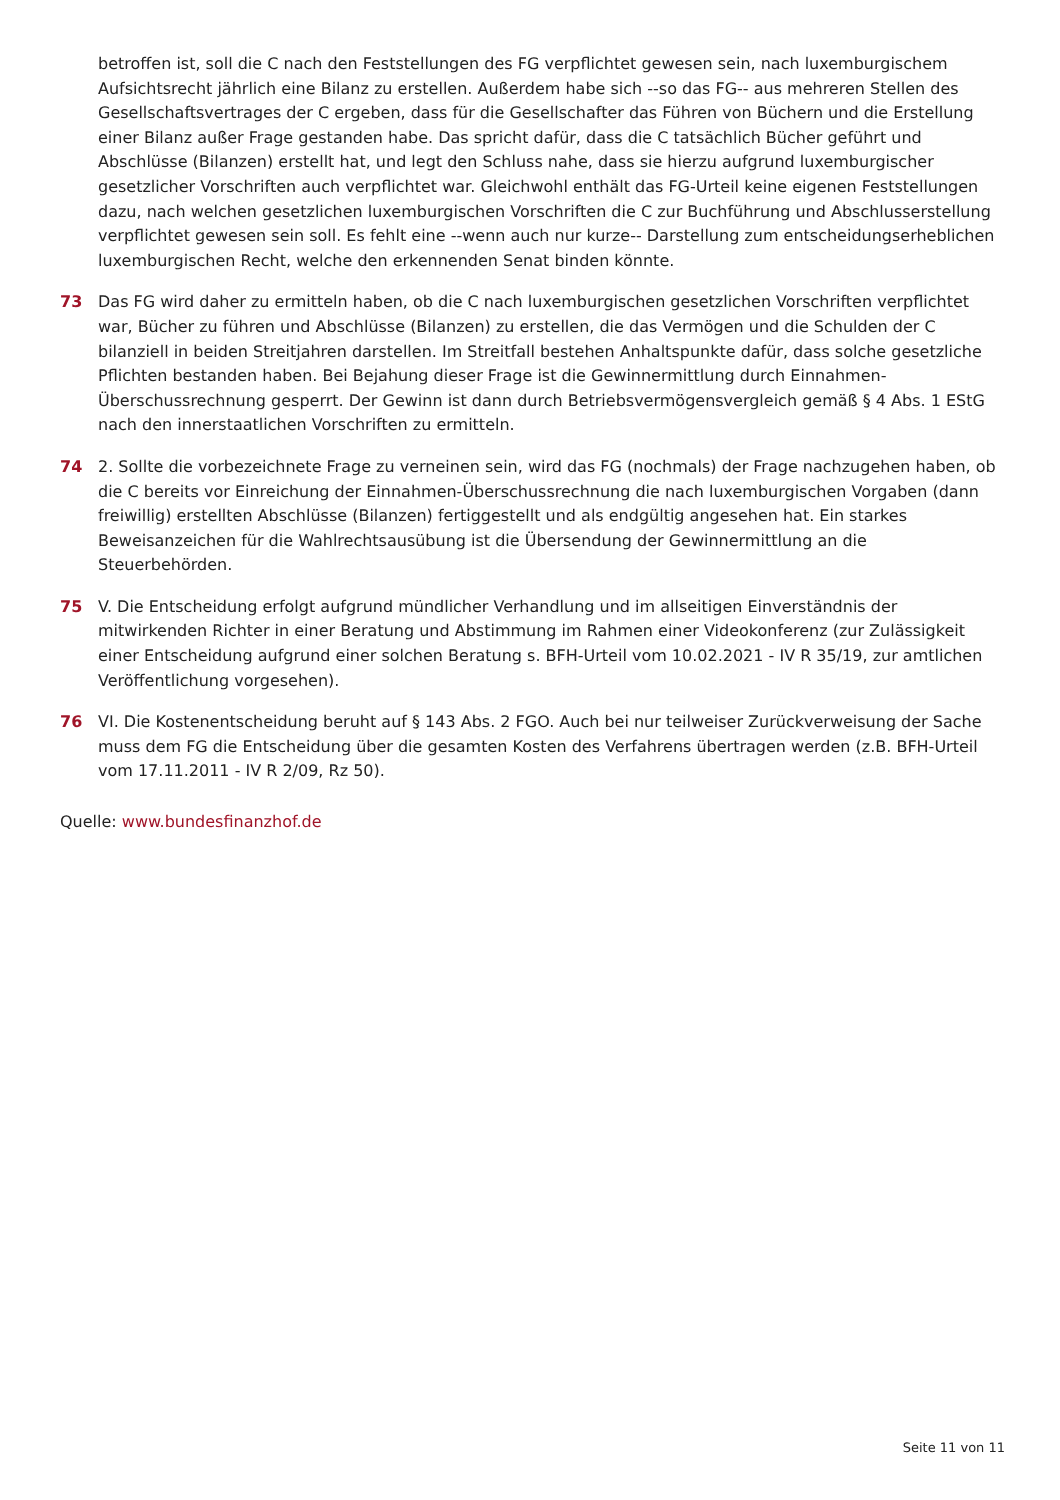betroffen ist, soll die C nach den Feststellungen des FG verpflichtet gewesen sein, nach luxemburgischem Aufsichtsrecht jährlich eine Bilanz zu erstellen. Außerdem habe sich --so das FG-- aus mehreren Stellen des Gesellschaftsvertrages der C ergeben, dass für die Gesellschafter das Führen von Büchern und die Erstellung einer Bilanz außer Frage gestanden habe. Das spricht dafür, dass die C tatsächlich Bücher geführt und Abschlüsse (Bilanzen) erstellt hat, und legt den Schluss nahe, dass sie hierzu aufgrund luxemburgischer gesetzlicher Vorschriften auch verpflichtet war. Gleichwohl enthält das FG-Urteil keine eigenen Feststellungen dazu, nach welchen gesetzlichen luxemburgischen Vorschriften die C zur Buchführung und Abschlusserstellung verpflichtet gewesen sein soll. Es fehlt eine --wenn auch nur kurze-- Darstellung zum entscheidungserheblichen luxemburgischen Recht, welche den erkennenden Senat binden könnte.
73 Das FG wird daher zu ermitteln haben, ob die C nach luxemburgischen gesetzlichen Vorschriften verpflichtet war, Bücher zu führen und Abschlüsse (Bilanzen) zu erstellen, die das Vermögen und die Schulden der C bilanziell in beiden Streitjahren darstellen. Im Streitfall bestehen Anhaltspunkte dafür, dass solche gesetzliche Pflichten bestanden haben. Bei Bejahung dieser Frage ist die Gewinnermittlung durch Einnahmen-Überschussrechnung gesperrt. Der Gewinn ist dann durch Betriebsvermögensvergleich gemäß § 4 Abs. 1 EStG nach den innerstaatlichen Vorschriften zu ermitteln.
74 2. Sollte die vorbezeichnete Frage zu verneinen sein, wird das FG (nochmals) der Frage nachzugehen haben, ob die C bereits vor Einreichung der Einnahmen-Überschussrechnung die nach luxemburgischen Vorgaben (dann freiwillig) erstellten Abschlüsse (Bilanzen) fertiggestellt und als endgültig angesehen hat. Ein starkes Beweisanzeichen für die Wahlrechtsausübung ist die Übersendung der Gewinnermittlung an die Steuerbehörden.
75 V. Die Entscheidung erfolgt aufgrund mündlicher Verhandlung und im allseitigen Einverständnis der mitwirkenden Richter in einer Beratung und Abstimmung im Rahmen einer Videokonferenz (zur Zulässigkeit einer Entscheidung aufgrund einer solchen Beratung s. BFH-Urteil vom 10.02.2021 - IV R 35/19, zur amtlichen Veröffentlichung vorgesehen).
76 VI. Die Kostenentscheidung beruht auf § 143 Abs. 2 FGO. Auch bei nur teilweiser Zurückverweisung der Sache muss dem FG die Entscheidung über die gesamten Kosten des Verfahrens übertragen werden (z.B. BFH-Urteil vom 17.11.2011 - IV R 2/09, Rz 50).
Quelle: www.bundesfinanzhof.de
Seite 11 von 11